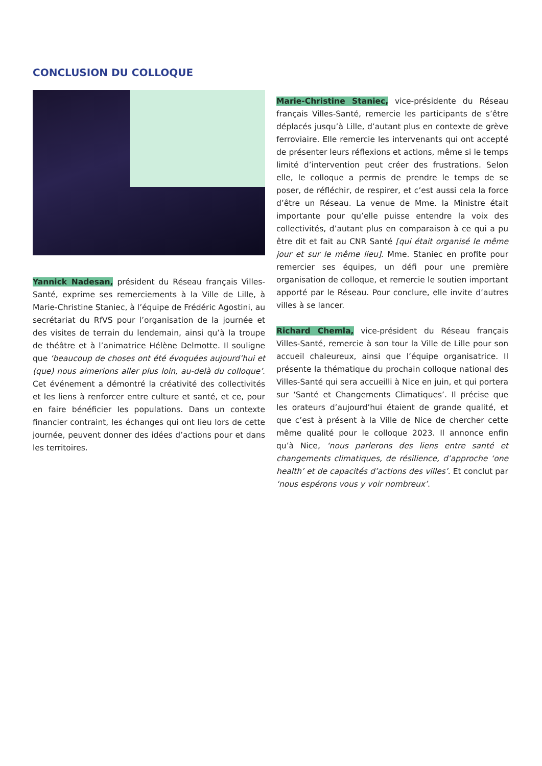CONCLUSION DU COLLOQUE
Yannick Nadesan, président du Réseau français Villes-Santé, exprime ses remerciements à la Ville de Lille, à Marie-Christine Staniec, à l’équipe de Frédéric Agostini, au secrétariat du RfVS pour l’organisation de la journée et des visites de terrain du lendemain, ainsi qu’à la troupe de théâtre et à l’animatrice Hélène Delmotte. Il souligne que ‘beaucoup de choses ont été évoquées aujourd’hui et (que) nous aimerions aller plus loin, au-delà du colloque’. Cet événement a démontré la créativité des collectivités et les liens à renforcer entre culture et santé, et ce, pour en faire bénéficier les populations. Dans un contexte financier contraint, les échanges qui ont lieu lors de cette journée, peuvent donner des idées d’actions pour et dans les territoires.
Marie-Christine Staniec, vice-présidente du Réseau français Villes-Santé, remercie les participants de s’être déplacés jusqu’à Lille, d’autant plus en contexte de grève ferroviaire. Elle remercie les intervenants qui ont accepté de présenter leurs réflexions et actions, même si le temps limité d’intervention peut créer des frustrations. Selon elle, le colloque a permis de prendre le temps de se poser, de réfléchir, de respirer, et c’est aussi cela la force d’être un Réseau. La venue de Mme. la Ministre était importante pour qu’elle puisse entendre la voix des collectivités, d’autant plus en comparaison à ce qui a pu être dit et fait au CNR Santé [qui était organisé le même jour et sur le même lieu]. Mme. Staniec en profite pour remercier ses équipes, un défi pour une première organisation de colloque, et remercie le soutien important apporté par le Réseau. Pour conclure, elle invite d’autres villes à se lancer.
Richard Chemla, vice-président du Réseau français Villes-Santé, remercie à son tour la Ville de Lille pour son accueil chaleureux, ainsi que l’équipe organisatrice. Il présente la thématique du prochain colloque national des Villes-Santé qui sera accueilli à Nice en juin, et qui portera sur ‘Santé et Changements Climatiques’. Il précise que les orateurs d’aujourd’hui étaient de grande qualité, et que c’est à présent à la Ville de Nice de chercher cette même qualité pour le colloque 2023. Il annonce enfin qu’à Nice, ‘nous parlerons des liens entre santé et changements climatiques, de résilience, d’approche ‘one health’ et de capacités d’actions des villes’. Et conclut par ‘nous espérons vous y voir nombreux’.